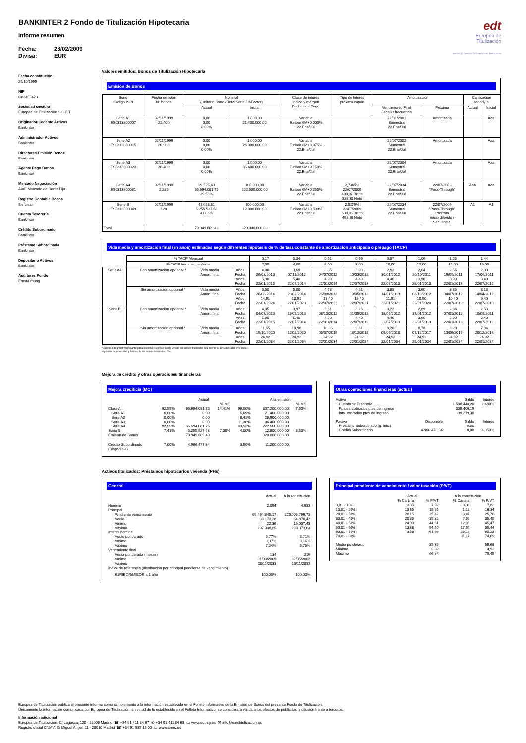edt
Europea de
Titulización
Sociedad Gestora de Fondos de Titulización
BANKINTER 2 Fondo de Titulización Hipotecaria
Informe resumen
Fecha: 28/02/2009
Divisa: EUR
Fecha constitución
25/10/1999
NIF
G82463423
Sociedad Gestora
Europea de Titulización S.G.F.T
Originador/Cedente Activos
Bankinter
Administrador Activos
Bankinter
Directores Emisión Bonos
Bankinter
Agente Pago Bonos
Bankinter
Mercado Negociación
AIAF Mercado de Renta Fija
Registro Contable Bonos
Iberclear
Cuenta Tesorería
Bankinter
Crédito Subordinado
Bankinter
Préstamo Subordinado
Bankinter
Depositario Activos
Bankinter
Auditores Fondo
Ernst&Young
Valores emitidos: Bonos de Titulización Hipotecaria
Emisión de Bonos
| Serie Código ISIN | Fecha emisión Nº bonos | Nominal (Unitario Bono / Total Serie / %Factor) | | Clase de interés Índice y márgen Fechas de Pago | Tipo de Interés próximo cupón | Amortización | | Calificación Moody´s | |
| --- | --- | --- | --- | --- | --- | --- | --- | --- | --- |
| | | Actual | Inicial | | | Vencimiento Final (legal) / frecuencia | Próxima | Actual | Inicial |
| Serie A1 ES0313800007 | 02/11/1999 21.400 | 0,00 0,00 0,00% | 1.000,00 21.400.000,00 | Variable Euribor 6M+0,000% 22.Ene/Jul | | 22/01/2001 Semestral 22.Ene/Jul | Amortizada | | Aaa |
| Serie A2 ES0313800015 | 02/11/1999 26.900 | 0,00 0,00 0,00% | 1.000,00 26.900.000,00 | Variable Euribor 6M+0,075% 22.Ene/Jul | | 22/07/2002 Semestral 22.Ene/Jul | Amortizada | | Aaa |
| Serie A3 ES0313800023 | 02/11/1999 36.400 | 0,00 0,00 0,00% | 1.000,00 36.400.000,00 | Variable Euribor 6M+0,150% 22.Ene/Jul | | 22/07/2004 Semestral 22.Ene/Jul | Amortizada | | Aaa |
| Serie A4 ES0313800031 | 02/11/1999 2.225 | 29.525,43 65.694.081,75 29,53% | 100.000,00 222.500.000,00 | Variable Euribor 6M+0,250% 22.Ene/Jul | 2,7345% 22/07/2009 400,37 Bruto 328,30 Neto | 22/07/2034 Semestral 22.Ene/Jul | 22/07/2009 "Pass-Through" | Aaa | Aaa |
| Serie B ES0313800049 | 02/11/1999 128 | 41.058,81 5.255.527,68 41,06% | 100.000,00 12.800.000,00 | Variable Euribor 6M+0,500% 22.Ene/Jul | 2,9879% 22/07/2009 608,36 Bruto 498,86 Neto | 22/07/2034 Semestral 22.Ene/Jul | 22/07/2009 "Pass-Through" Prorrata inicio diferido / Secuencial | A1 | A1 |
| Total | | 70.949.609,43 | 320.000.000,00 | | | | | | |
Vida media y amortización final (en años) estimadas según diferentes hipótesis de % de tasa constante de amortización anticipada o prepago (TACP)
| | % TACP Mensual | | | 0,17 | 0,34 | 0,51 | 0,69 | 0,87 | 1,06 | 1,25 | 1,44 |
| | % TACP Anual equivalente | | | 2,00 | 4,00 | 6,00 | 8,00 | 10,00 | 12,00 | 14,00 | 16,00 |
| Serie A4 | Con amortización opcional * | Vida media Amort. final | Años Fecha Años Fecha | 4,08 26/03/2013 5,90 22/01/2015 | 3,69 07/11/2012 5,40 22/07/2014 | 3,35 04/07/2012 4,90 22/01/2014 | 3,03 10/03/2012 4,40 22/07/2013 | 2,92 30/01/2012 4,40 22/07/2013 | 2,64 20/10/2011 3,90 22/01/2013 | 2,56 19/09/2011 3,90 22/01/2013 | 2,30 17/06/2011 3,40 22/07/2012 |
| | Sin amortización opcional * | Vida media Amort. final | Años Fecha Años Fecha | 5,50 26/08/2014 14,91 22/01/2024 | 5,00 28/02/2014 13,91 22/01/2023 | 4,58 26/09/2013 13,40 22/07/2022 | 4,21 13/05/2013 12,40 22/07/2021 | 3,88 14/01/2013 11,91 22/01/2021 | 3,60 03/10/2012 10,90 22/01/2020 | 3,35 04/07/2012 10,40 22/07/2019 | 3,13 14/04/2012 9,40 22/07/2018 |
| Serie B | Con amortización opcional * | Vida media Amort. final | Años Fecha Años Fecha | 4,35 04/07/2013 5,90 22/01/2015 | 3,97 16/02/2013 5,40 22/07/2014 | 3,61 08/10/2012 4,90 22/01/2014 | 3,26 31/05/2012 4,40 22/07/2013 | 3,22 18/05/2012 4,40 22/07/2013 | 2,89 17/01/2012 3,90 22/01/2013 | 2,86 07/01/2012 3,90 22/01/2013 | 2,53 10/09/2011 3,40 22/07/2012 |
| | Sin amortización opcional * | Vida media Amort. final | Años Fecha Años Fecha | 11,65 19/10/2020 24,92 22/01/2034 | 10,96 12/02/2020 24,92 22/01/2034 | 10,36 05/07/2019 24,92 22/01/2034 | 9,81 18/12/2018 24,92 22/01/2034 | 9,28 09/06/2018 24,92 22/01/2034 | 8,78 07/12/2017 24,92 22/01/2034 | 8,29 13/06/2017 24,92 22/01/2034 | 7,84 28/12/2016 24,92 22/01/2034 |
* Ejercicio de amortización anticipada opcional cuando el saldo vivo de los activos titulizados sea inferior al 10% del saldo vivo inicial.
Hipótesis de morosidad y fallidos de los activos titulizados: 0%.
Mejora de crédito y otras operaciones financieras
Mejora crediticia (MC)
| | | Actual | | | A la emisión | | |
| | | | % MC | | | % MC | |
| Clase A Serie A1 Serie A2 Serie A3 Serie A4 Serie B Emisión de Bonos | 92,59% 0,00% 0,00% 0,00% 92,59% 7,41% | 65.694.081,75 0,00 0,00 0,00 65.694.081,75 5.255.527,68 70.949.609,43 | 14,41% 7,00% | 96,00% 6,69% 8,41% 11,38% 69,53% 4,00% | 307.200.000,00 21.400.000,00 26.900.000,00 36.400.000,00 222.500.000,00 12.800.000,00 320.000.000,00 | 7,50% 3,50% | |
| Crédito Subordinado (Disponible) | 7,00% | 4.966.473,34 | | 3,50% | 11.200.000,00 | | |
Otras operaciones financieras (actual)
| Activo | | Saldo | Interés |
| Cuenta de Tesorería Ppales. cobrados ptes de ingreso Ints. cobrados ptes de ingreso | | 1.508.448,20 339.400,19 139.279,30 | 2,480% |
| Pasivo | Disponible | Saldo | Interés |
| Préstamo Subordinado (g. inic.) Crédito Subordinado | 4.966.473,34 | 0,00 0,00 | 4,350% |
Activos titulizados: Préstamos hipotecarios vivienda (PHs)
General
| | Actual | A la constitución |
| Número | 2.094 | 4.933 |
| Principal Pendiente vencimiento Medio Mínimo Máximo | 69.464.845,17 33.173,28 22,36 207.008,85 | 320.005.799,73 64.870,42 16.007,43 293.373,03 |
| Interés nominal Medio ponderado Mínimo Máximo | 5,77% 3,07% 7,34% | 3,71% 3,16% 5,75% |
| Vencimiento final Media ponderada (meses) Mínimo Máximo | 134 01/03/2009 28/11/2033 | 219 02/05/2002 10/11/2033 |
| Índice de referencia (distribución por principal pendiente de vencimiento) | | |
| EURIBOR/MIBOR a 1 año | 100,00% | 100,00% |
Principal pendiente de vencimiento / valor tasación (P/VT)
| | Actual | | A la constitución | |
| | % Cartera | % P/VT | % Cartera | % P/VT |
| 0,01 - 10% 10,01 - 20% 20,01 - 30% 30,01 - 40% 40,01 - 50% 50,01 - 60% 60,01 - 70% 70,01 - 80% | 3,85 13,65 20,15 20,85 24,09 13,88 3,53 | 7,02 15,65 25,42 35,32 44,61 54,50 61,99 | 0,08 1,18 3,47 7,55 12,85 17,54 26,16 31,17 | 7,82 16,34 25,78 35,45 45,47 55,44 65,23 74,69 |
| Medio ponderado Mínimo Máximo | | 35,39 0,02 66,84 | | 59,68 4,92 79,45 |
Europea de Titulización publica el presente informe como complemento a la información establecida en el Folleto Informativo de la Emisión de Bonos del presente Fondo de Titulización.
Únicamente la información comunicada por Europea de Titulización, en virtud de lo establecido en el Folleto Informativo, se considerará válida a los efectos de publicidad y difusión frente a terceros.
Información adicional
Europea de Titulización: C/ Lagasca, 120 - 28006 Madrid ☎ +34 91 411 84 67 ✆ +34 91 411 84 68 ▭ www.edt-sg.es ✉ info@eurotitulizacion.es
Registro oficial CNMV: C/ Miguel Angel, 11 - 28010 Madrid ☎ +34 91 585 15 00 ▭ www.cnmv.es